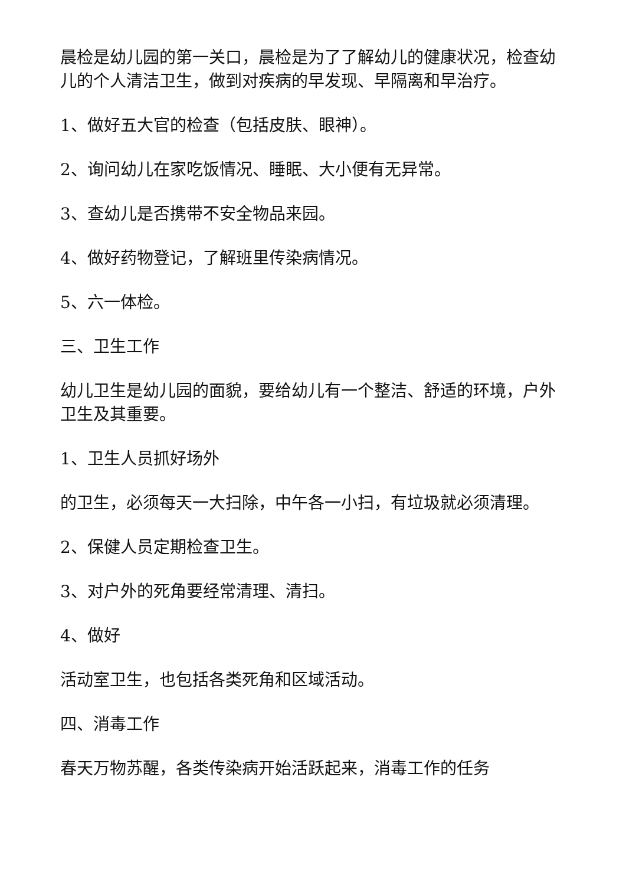晨检是幼儿园的第一关口，晨检是为了了解幼儿的健康状况，检查幼儿的个人清洁卫生，做到对疾病的早发现、早隔离和早治疗。
1、做好五大官的检查（包括皮肤、眼神）。
2、询问幼儿在家吃饭情况、睡眠、大小便有无异常。
3、查幼儿是否携带不安全物品来园。
4、做好药物登记，了解班里传染病情况。
5、六一体检。
三、卫生工作
幼儿卫生是幼儿园的面貌，要给幼儿有一个整洁、舒适的环境，户外卫生及其重要。
1、卫生人员抓好场外
的卫生，必须每天一大扫除，中午各一小扫，有垃圾就必须清理。
2、保健人员定期检查卫生。
3、对户外的死角要经常清理、清扫。
4、做好
活动室卫生，也包括各类死角和区域活动。
四、消毒工作
春天万物苏醒，各类传染病开始活跃起来，消毒工作的任务